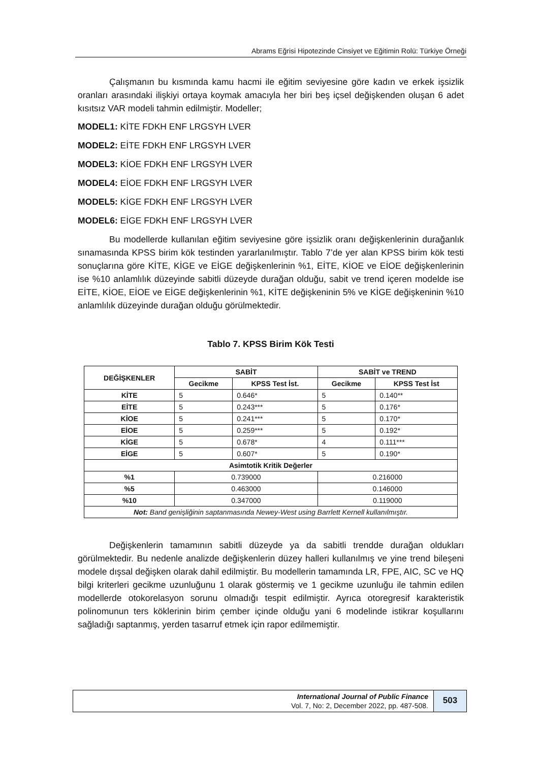Abrams Eğrisi Hipotezinde Cinsiyet ve Eğitimin Rolü: Türkiye Örneği
Çalışmanın bu kısmında kamu hacmi ile eğitim seviyesine göre kadın ve erkek işsizlik oranları arasındaki ilişkiyi ortaya koymak amacıyla her biri beş içsel değişkenden oluşan 6 adet kısıtsız VAR modeli tahmin edilmiştir. Modeller;
MODEL1: KİTE FDKH ENF LRGSYH LVER
MODEL2: EİTE FDKH ENF LRGSYH LVER
MODEL3: KİOE FDKH ENF LRGSYH LVER
MODEL4: EİOE FDKH ENF LRGSYH LVER
MODEL5: KİGE FDKH ENF LRGSYH LVER
MODEL6: EİGE FDKH ENF LRGSYH LVER
Bu modellerde kullanılan eğitim seviyesine göre işsizlik oranı değişkenlerinin durağanlık sınamasında KPSS birim kök testinden yararlanılmıştır. Tablo 7’de yer alan KPSS birim kök testi sonuçlarına göre KİTE, KİGE ve EİGE değişkenlerinin %1, EİTE, KİOE ve EİOE değişkenlerinin ise %10 anlamlılık düzeyinde sabitli düzeyde durağan olduğu, sabit ve trend içeren modelde ise EİTE, KİOE, EİOE ve EİGE değişkenlerinin %1, KİTE değişkeninin 5% ve KİGE değişkeninin %10 anlamlılık düzeyinde durağan olduğu görülmektedir.
Tablo 7. KPSS Birim Kök Testi
| DEĞİŞKENLER | SABİT | | SABİT ve TREND | |
| --- | --- | --- | --- | --- |
| | Gecikme | KPSS Test İst. | Gecikme | KPSS Test İst |
| KİTE | 5 | 0.646* | 5 | 0.140** |
| EİTE | 5 | 0.243*** | 5 | 0.176* |
| KİOE | 5 | 0.241*** | 5 | 0.170* |
| EİOE | 5 | 0.259*** | 5 | 0.192* |
| KİGE | 5 | 0.678* | 4 | 0.111*** |
| EİGE | 5 | 0.607* | 5 | 0.190* |
| Asimtotik Kritik Değerler | | | | |
| %1 | 0.739000 | | 0.216000 | |
| %5 | 0.463000 | | 0.146000 | |
| %10 | 0.347000 | | 0.119000 | |
| Not: Band genişliğinin saptanmasında Newey-West using Barrlett Kernell kullanılmıştır. | | | | |
Değişkenlerin tamamının sabitli düzeyde ya da sabitli trendde durağan oldukları görülmektedir. Bu nedenle analizde değişkenlerin düzey halleri kullanılmış ve yine trend bileşeni modele dışsal değişken olarak dahil edilmiştir. Bu modellerin tamamında LR, FPE, AIC, SC ve HQ bilgi kriterleri gecikme uzunluğunu 1 olarak göstermiş ve 1 gecikme uzunluğu ile tahmin edilen modellerde otokorelasyon sorunu olmadığı tespit edilmiştir. Ayrıca otoregresif karakteristik polinomunun ters köklerinin birim çember içinde olduğu yani 6 modelinde istikrar koşullarını sağladığı saptanmış, yerden tasarruf etmek için rapor edilmemiştir.
International Journal of Public Finance
Vol. 7, No: 2, December 2022, pp. 487-508.
503